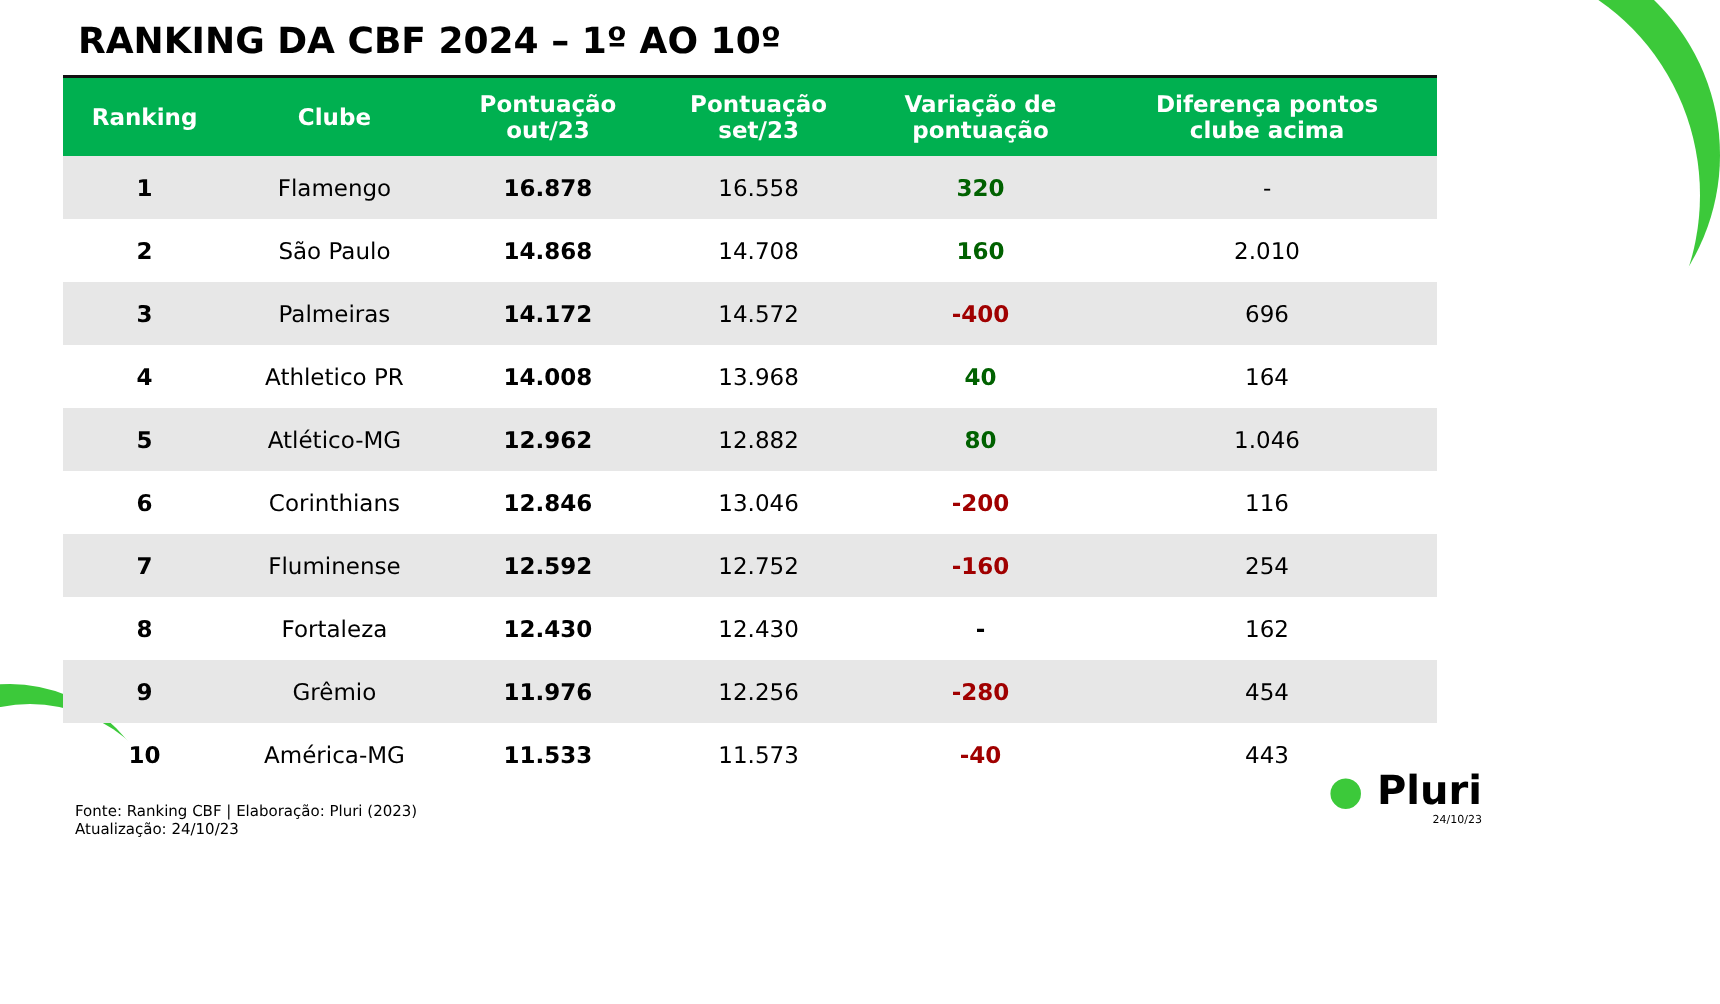RANKING DA CBF 2024 – 1º AO 10º
| Ranking | Clube | Pontuação out/23 | Pontuação set/23 | Variação de pontuação | Diferença pontos clube acima |
| --- | --- | --- | --- | --- | --- |
| 1 | Flamengo | 16.878 | 16.558 | 320 | - |
| 2 | São Paulo | 14.868 | 14.708 | 160 | 2.010 |
| 3 | Palmeiras | 14.172 | 14.572 | -400 | 696 |
| 4 | Athletico PR | 14.008 | 13.968 | 40 | 164 |
| 5 | Atlético-MG | 12.962 | 12.882 | 80 | 1.046 |
| 6 | Corinthians | 12.846 | 13.046 | -200 | 116 |
| 7 | Fluminense | 12.592 | 12.752 | -160 | 254 |
| 8 | Fortaleza | 12.430 | 12.430 | - | 162 |
| 9 | Grêmio | 11.976 | 12.256 | -280 | 454 |
| 10 | América-MG | 11.533 | 11.573 | -40 | 443 |
Fonte: Ranking CBF | Elaboração: Pluri (2023)
Atualização: 24/10/23
● Pluri
24/10/23